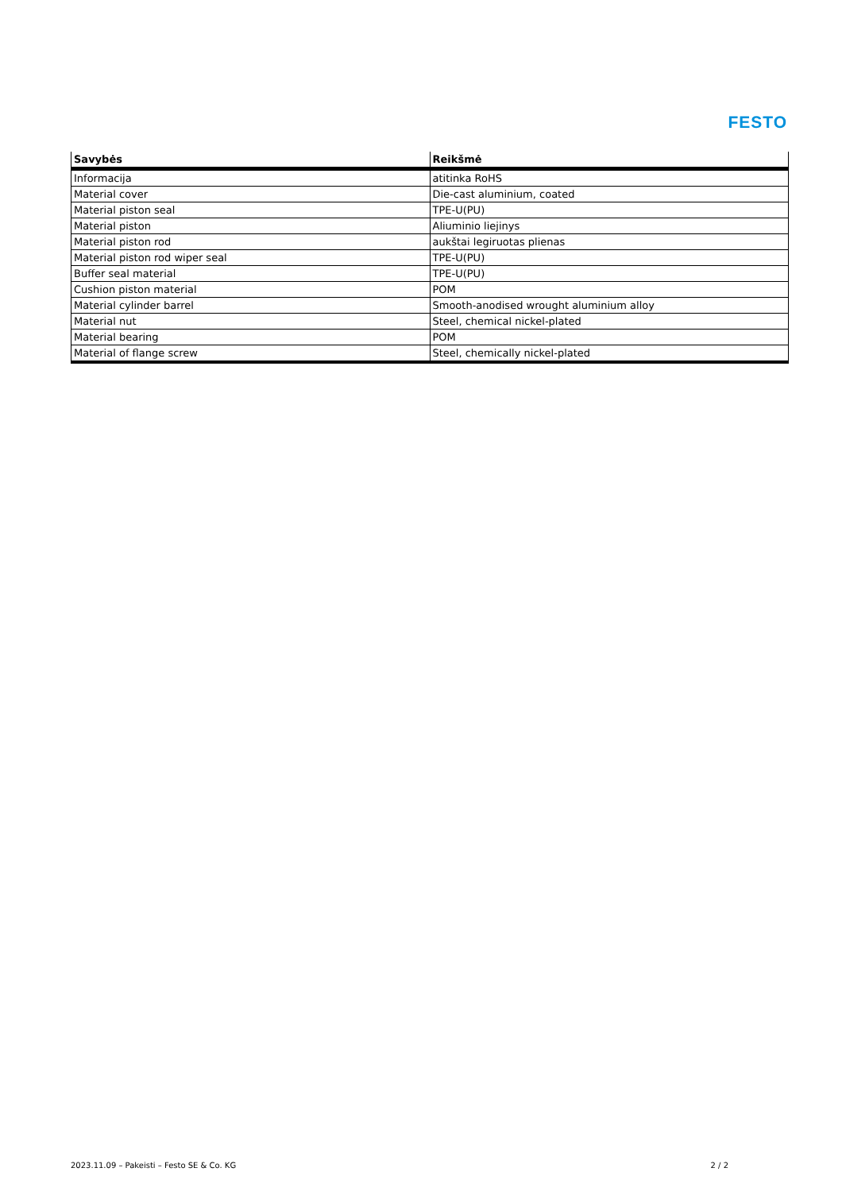FESTO
| Savybės | Reikšmė |
| --- | --- |
| Informacija | atitinka RoHS |
| Material cover | Die-cast aluminium, coated |
| Material piston seal | TPE-U(PU) |
| Material piston | Aliuminio liejinys |
| Material piston rod | aukštai legiruotas plienas |
| Material piston rod wiper seal | TPE-U(PU) |
| Buffer seal material | TPE-U(PU) |
| Cushion piston material | POM |
| Material cylinder barrel | Smooth-anodised wrought aluminium alloy |
| Material nut | Steel, chemical nickel-plated |
| Material bearing | POM |
| Material of flange screw | Steel, chemically nickel-plated |
2023.11.09 – Pakeisti – Festo SE & Co. KG 2 / 2